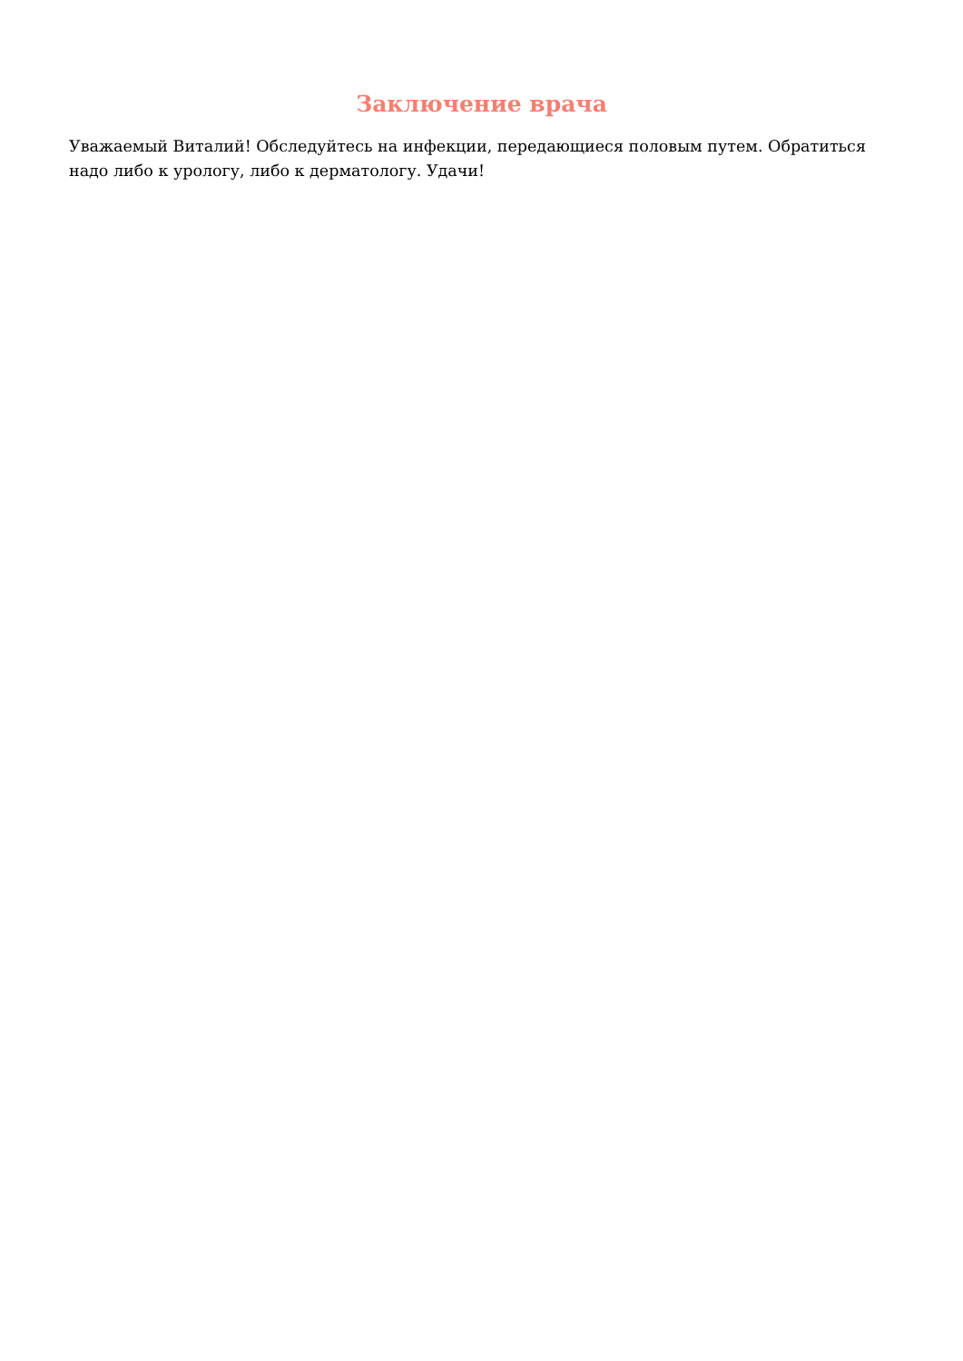Заключение врача
Уважаемый Виталий! Обследуйтесь на инфекции, передающиеся половым путем. Обратиться надо либо к урологу, либо к дерматологу. Удачи!